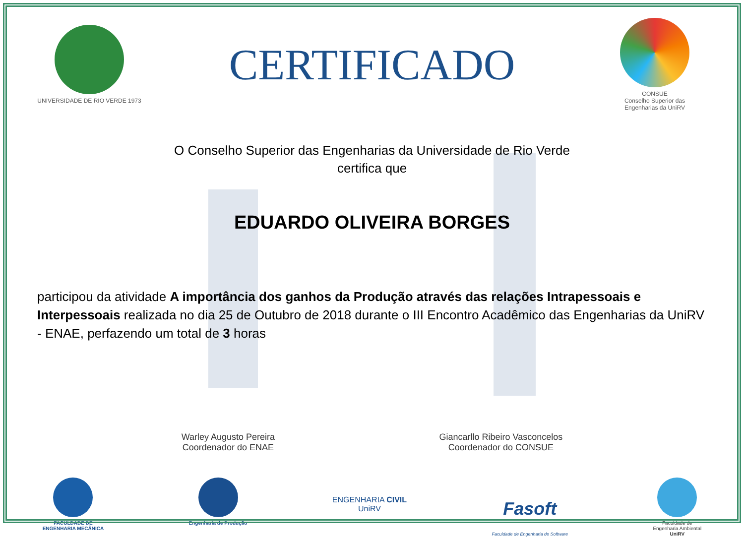UNIVERSIDADE DE RIO VERDE 1973
CERTIFICADO
CONSUE
Conselho Superior das
Engenharias da UniRV
O Conselho Superior das Engenharias da Universidade de Rio Verde
certifica que
EDUARDO OLIVEIRA BORGES
participou da atividade A importância dos ganhos da Produção através das relações Intrapessoais e Interpessoais realizada no dia 25 de Outubro de 2018 durante o III Encontro Acadêmico das Engenharias da UniRV - ENAE, perfazendo um total de 3 horas
Warley Augusto Pereira
Coordenador do ENAE
Giancarllo Ribeiro Vasconcelos
Coordenador do CONSUE
FACULDADE DE
ENGENHARIA MECÂNICA
Engenharia de Produção
ENGENHARIA CIVIL
UniRV
Fasoft
Faculdade de Engenharia de Software
Faculdade de
Engenharia Ambiental
UniRV